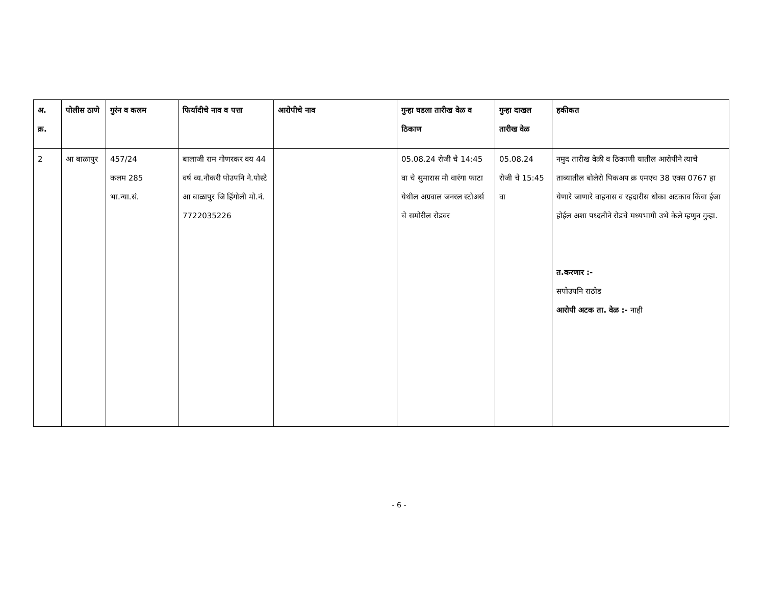| अ. क्र. | पोलीस ठाणे | गुरंन व कलम | फिर्यादीचे नाव व पत्ता | आरोपीचे नाव | गुन्हा घडला तारीख वेळ व ठिकाण | गुन्हा दाखल तारीख वेळ | हकीकत |
| --- | --- | --- | --- | --- | --- | --- | --- |
| 2 | आ बाळापुर | 457/24 कलम 285 भा.न्या.सं. | बालाजी राम गोणरकर वय 44 वर्ष व्य.नौकरी पोउपनि ने.पोस्टे आ बाळापुर जि हिंगोली मो.नं. 7722035226 | | 05.08.24 रोजी चे 14:45 वा चे सुमारास मौ वारंगा फाटा येथील अग्रवाल जनरल स्टोअर्स चे समोरील रोडवर | 05.08.24 रोजी चे 15:45 वा | नमुद तारीख वेळी व ठिकाणी यातील आरोपीने त्याचे ताब्यातील बोलेरो पिकअप क्र एमएच 38 एक्स 0767 हा येणारे जाणारे वाहनास व रहदारीस धोका अटकाव किंवा ईजा होईल अशा पध्दतीने रोडचे मध्यभागी उभे केले म्हणुन गुन्हा. त.करणार :- सपोउपनि राठोड आरोपी अटक ता. वेळ :- नाही |
- 6 -